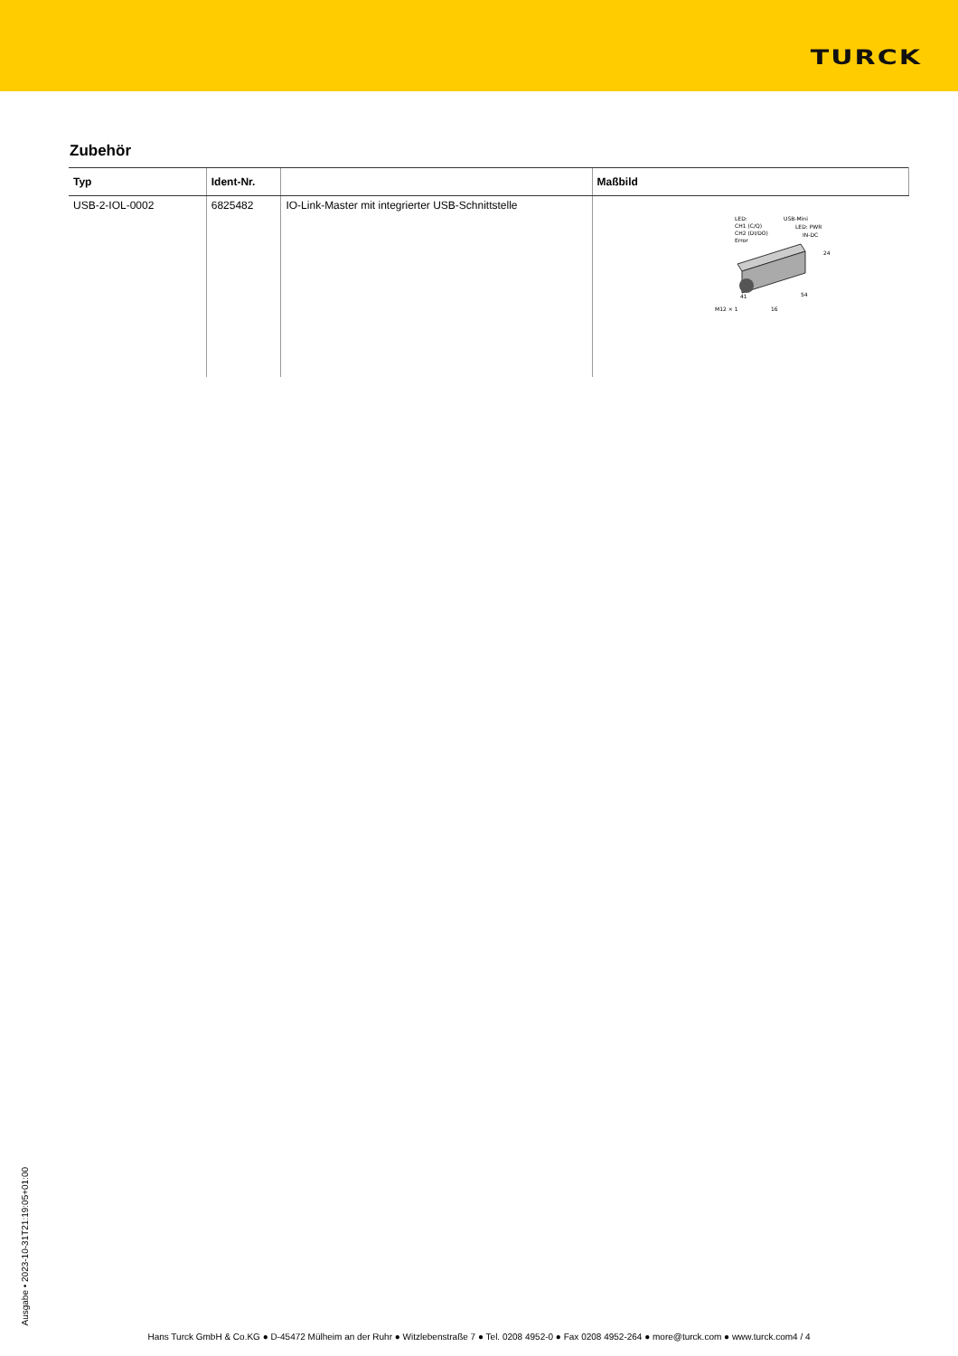TURCK
Zubehör
| Typ | Ident-Nr. | | Maßbild |
| --- | --- | --- | --- |
| USB-2-IOL-0002 | 6825482 | IO-Link-Master mit integrierter USB-Schnittstelle | LED: CH1 (C/Q) CH2 (DI/DO) Error USB-Mini LED: PWR IN-DC 24 54 41 M12 × 1 16 |
Ausgabe • 2023-10-31T21:19:05+01:00
Hans Turck GmbH & Co.KG ● D-45472 Mülheim an der Ruhr ● Witzlebenstraße 7 ● Tel. 0208 4952-0 ● Fax 0208 4952-264 ● more@turck.com ● www.turck.com4 / 4